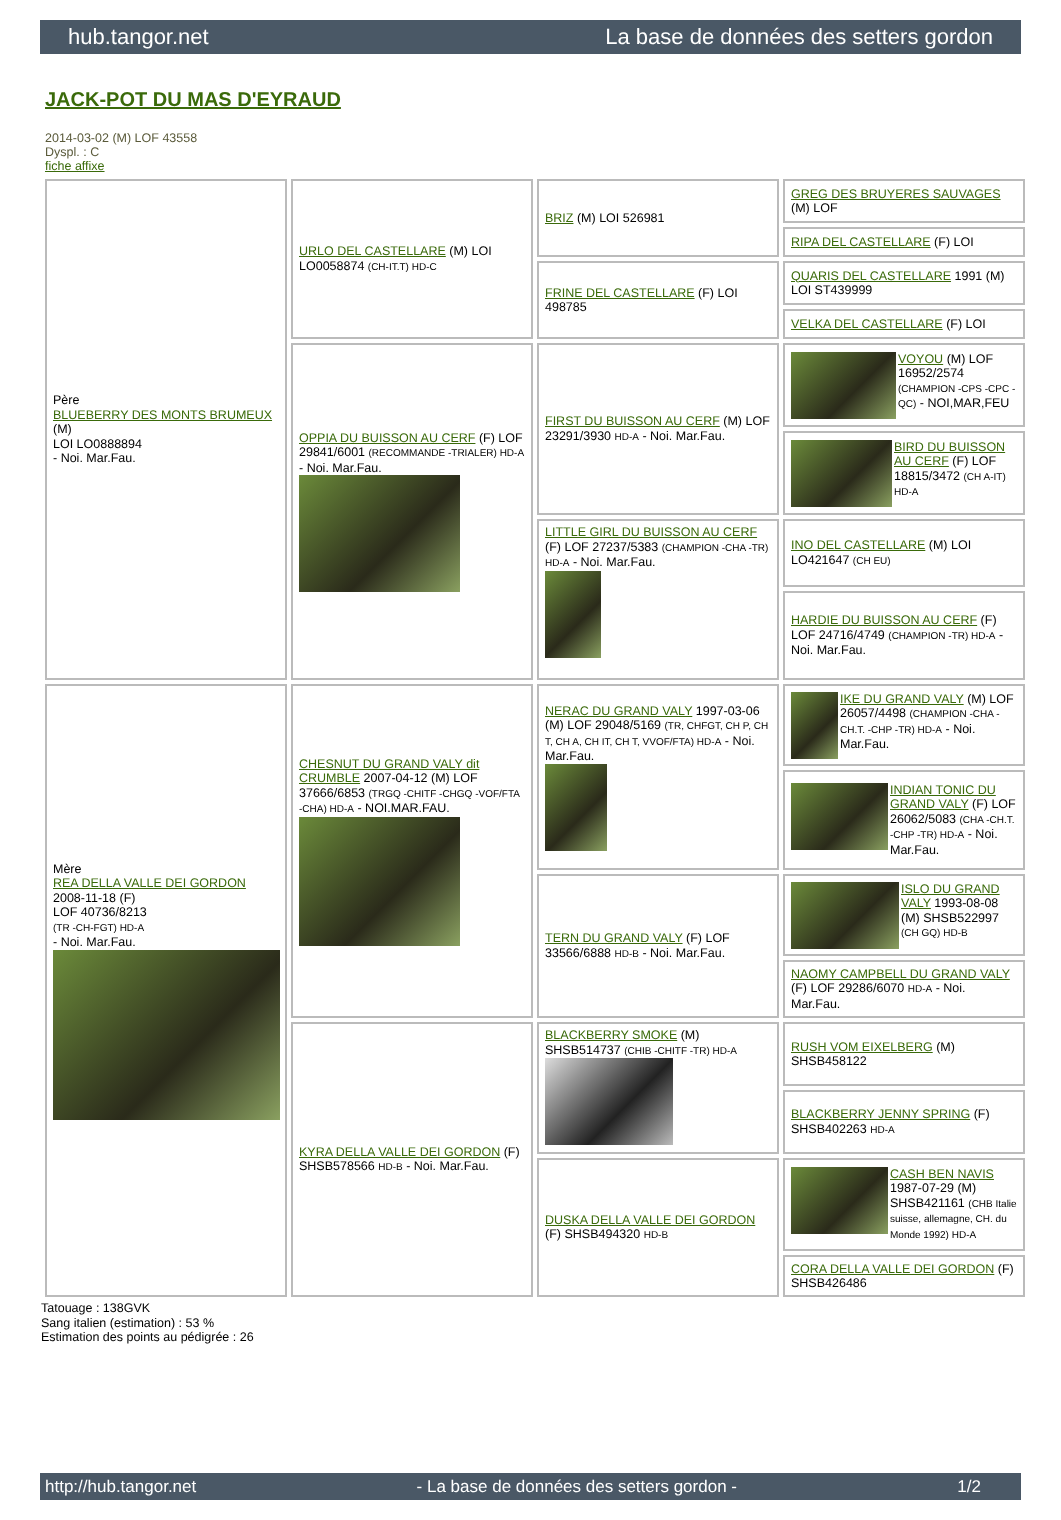hub.tangor.net La base de données des setters gordon
JACK-POT DU MAS D'EYRAUD
2014-03-02 (M) LOF 43558
Dyspl. : C
fiche affixe
| Père BLUEBERRY DES MONTS BRUMEUX (M) LOI LO0888894 - Noi. Mar.Fau. | URLO DEL CASTELLARE (M) LOI LO0058874 (CH-IT.T) HD-C | BRIZ (M) LOI 526981 | GREG DES BRUYERES SAUVAGES (M) LOF |
| | | | RIPA DEL CASTELLARE (F) LOI |
| | | FRINE DEL CASTELLARE (F) LOI 498785 | QUARIS DEL CASTELLARE 1991 (M) LOI ST439999 |
| | | | VELKA DEL CASTELLARE (F) LOI |
| | OPPIA DU BUISSON AU CERF (F) LOF 29841/6001 (RECOMMANDE -TRIALER) HD-A - Noi. Mar.Fau. | FIRST DU BUISSON AU CERF (M) LOF 23291/3930 HD-A - Noi. Mar.Fau. | VOYOU (M) LOF 16952/2574 (CHAMPION -CPS -CPC -QC) - NOI,MAR,FEU |
| | | | BIRD DU BUISSON AU CERF (F) LOF 18815/3472 (CH A-IT) HD-A |
| | | LITTLE GIRL DU BUISSON AU CERF (F) LOF 27237/5383 (CHAMPION -CHA -TR) HD-A - Noi. Mar.Fau. | INO DEL CASTELLARE (M) LOI LO421647 (CH EU) |
| | | | HARDIE DU BUISSON AU CERF (F) LOF 24716/4749 (CHAMPION -TR) HD-A - Noi. Mar.Fau. |
| Mère REA DELLA VALLE DEI GORDON 2008-11-18 (F) LOF 40736/8213 (TR -CH-FGT) HD-A - Noi. Mar.Fau. | CHESNUT DU GRAND VALY dit CRUMBLE 2007-04-12 (M) LOF 37666/6853 (TRGQ -CHITF -CHGQ -VOF/FTA -CHA) HD-A - NOI.MAR.FAU. | NERAC DU GRAND VALY 1997-03-06 (M) LOF 29048/5169 (TR, CHFGT, CH P, CH T, CH A, CH IT, CH T, VVOF/FTA) HD-A - Noi. Mar.Fau. | IKE DU GRAND VALY (M) LOF 26057/4498 (CHAMPION -CHA -CH.T. -CHP -TR) HD-A - Noi. Mar.Fau. |
| | | | INDIAN TONIC DU GRAND VALY (F) LOF 26062/5083 (CHA -CH.T. -CHP -TR) HD-A - Noi. Mar.Fau. |
| | | TERN DU GRAND VALY (F) LOF 33566/6888 HD-B - Noi. Mar.Fau. | ISLO DU GRAND VALY 1993-08-08 (M) SHSB522997 (CH GQ) HD-B |
| | | | NAOMY CAMPBELL DU GRAND VALY (F) LOF 29286/6070 HD-A - Noi. Mar.Fau. |
| | KYRA DELLA VALLE DEI GORDON (F) SHSB578566 HD-B - Noi. Mar.Fau. | BLACKBERRY SMOKE (M) SHSB514737 (CHIB -CHITF -TR) HD-A | RUSH VOM EIXELBERG (M) SHSB458122 |
| | | | BLACKBERRY JENNY SPRING (F) SHSB402263 HD-A |
| | | DUSKA DELLA VALLE DEI GORDON (F) SHSB494320 HD-B | CASH BEN NAVIS 1987-07-29 (M) SHSB421161 (CHB Italie suisse, allemagne, CH. du Monde 1992) HD-A |
| | | | CORA DELLA VALLE DEI GORDON (F) SHSB426486 |
Tatouage : 138GVK
Sang italien (estimation) : 53 %
Estimation des points au pédigrée : 26
http://hub.tangor.net - La base de données des setters gordon - 1/2